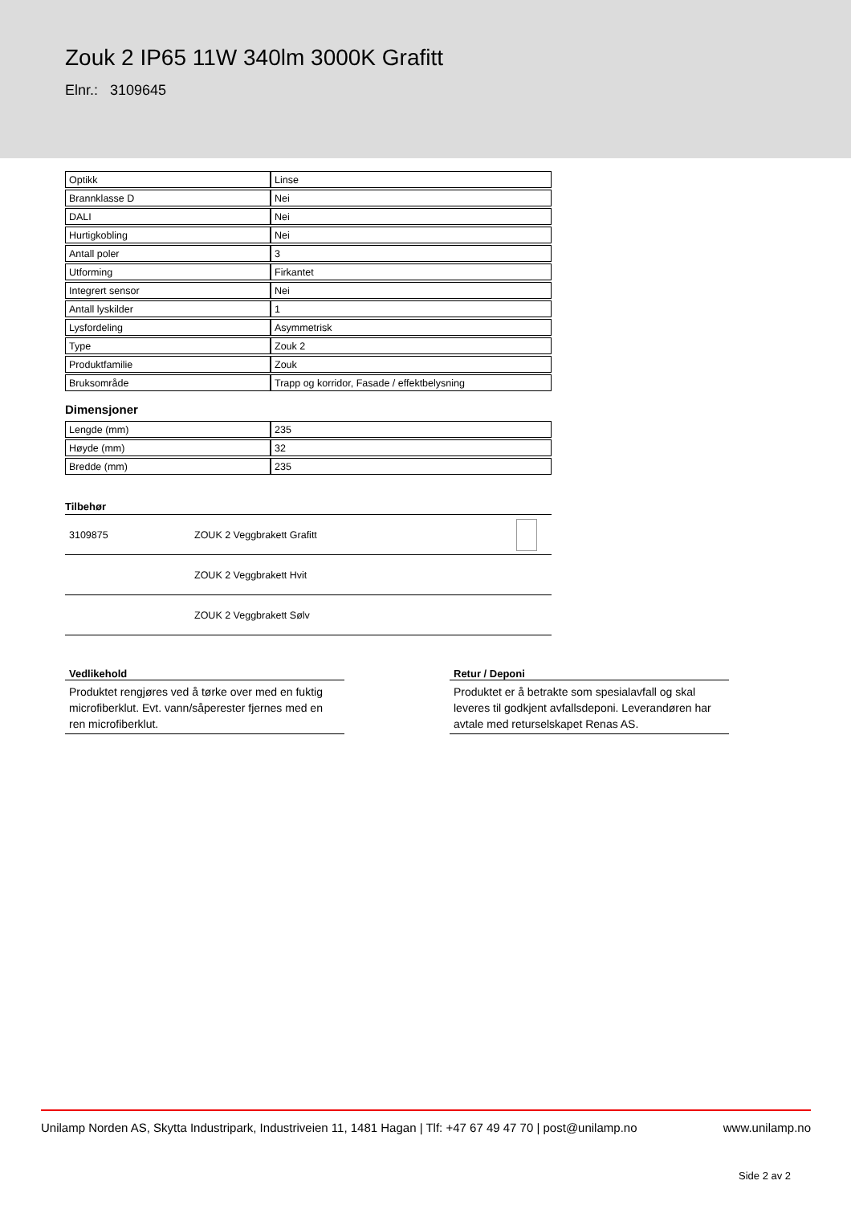Zouk 2 IP65 11W 340lm 3000K Grafitt
Elnr.: 3109645
| Optikk | Linse |
| Brannklasse D | Nei |
| DALI | Nei |
| Hurtigkobling | Nei |
| Antall poler | 3 |
| Utforming | Firkantet |
| Integrert sensor | Nei |
| Antall lyskilder | 1 |
| Lysfordeling | Asymmetrisk |
| Type | Zouk 2 |
| Produktfamilie | Zouk |
| Bruksområde | Trapp og korridor, Fasade / effektbelysning |
Dimensjoner
| Lengde (mm) | 235 |
| Høyde (mm) | 32 |
| Bredde (mm) | 235 |
Tilbehør
3109875 ZOUK 2 Veggbrakett Grafitt
ZOUK 2 Veggbrakett Hvit
ZOUK 2 Veggbrakett Sølv
Vedlikehold
Produktet rengjøres ved å tørke over med en fuktig microfiberklut. Evt. vann/såperester fjernes med en ren microfiberklut.
Retur / Deponi
Produktet er å betrakte som spesialavfall og skal leveres til godkjent avfallsdeponi. Leverandøren har avtale med returselskapet Renas AS.
Unilamp Norden AS, Skytta Industripark, Industriveien 11, 1481 Hagan | Tlf: +47 67 49 47 70 | post@unilamp.no www.unilamp.no
Side 2 av 2